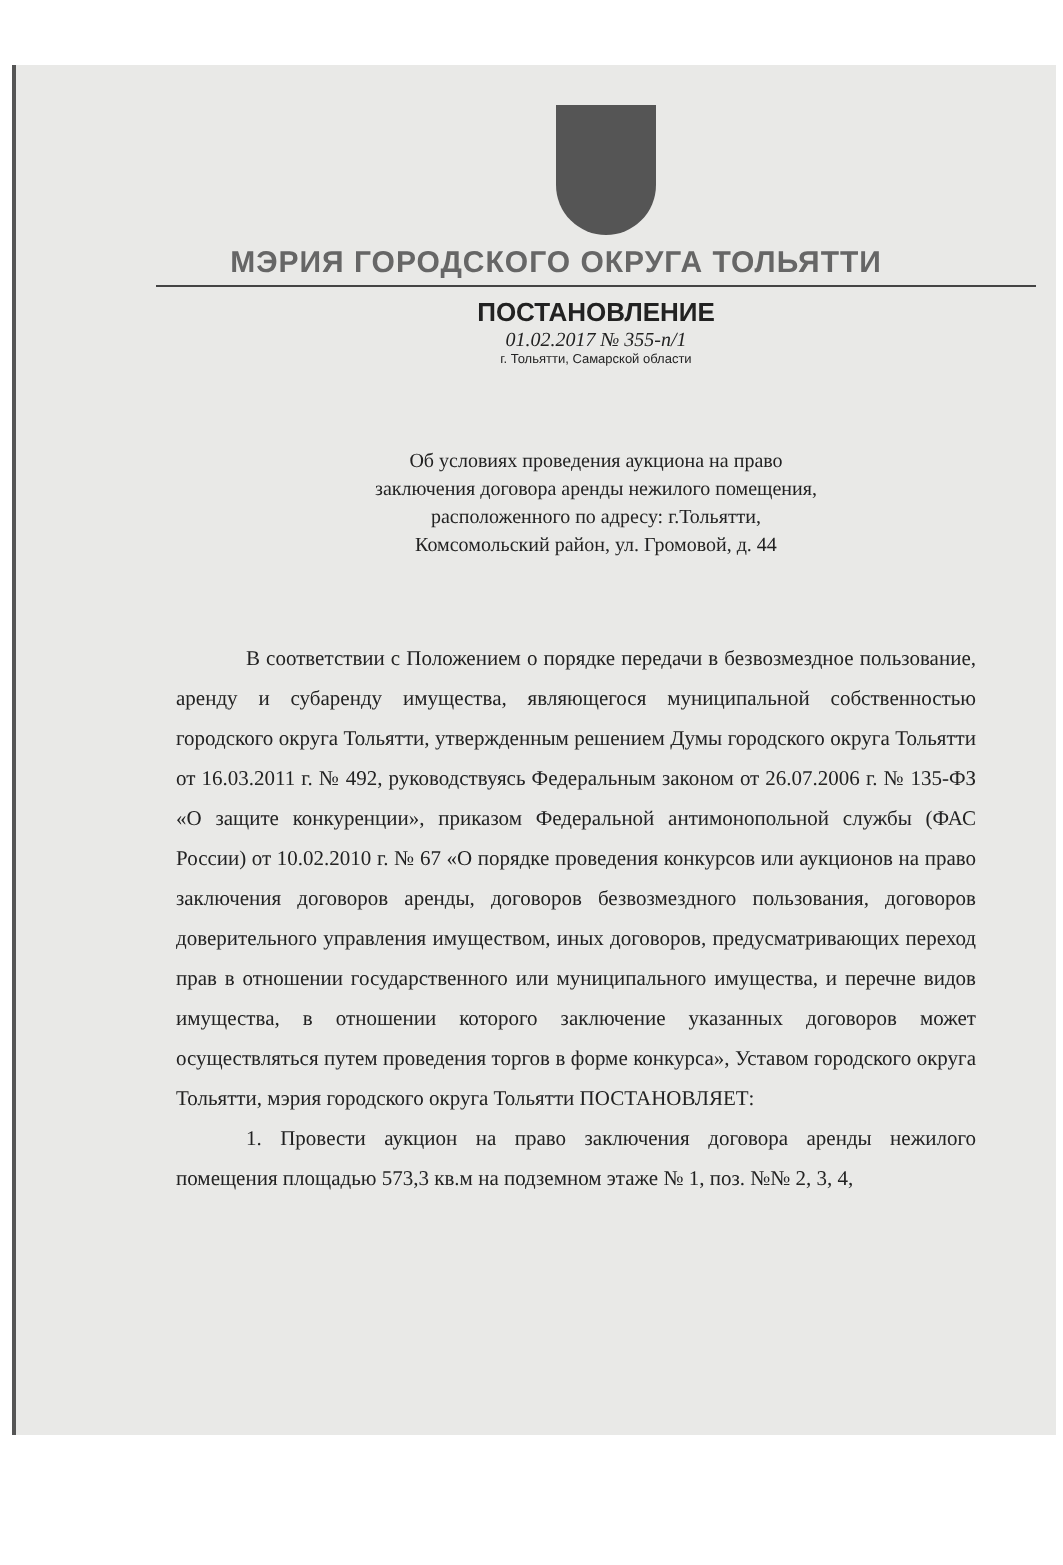МЭРИЯ ГОРОДСКОГО ОКРУГА ТОЛЬЯТТИ
ПОСТАНОВЛЕНИЕ
01.02.2017 № 355-п/1
г. Тольятти, Самарской области
Об условиях проведения аукциона на право
заключения договора аренды нежилого помещения,
расположенного по адресу: г.Тольятти,
Комсомольский район, ул. Громовой, д. 44
В соответствии с Положением о порядке передачи в безвозмездное пользование, аренду и субаренду имущества, являющегося муниципальной собственностью городского округа Тольятти, утвержденным решением Думы городского округа Тольятти от 16.03.2011 г. № 492, руководствуясь Федеральным законом от 26.07.2006 г. № 135-ФЗ «О защите конкуренции», приказом Федеральной антимонопольной службы (ФАС России) от 10.02.2010 г. № 67 «О порядке проведения конкурсов или аукционов на право заключения договоров аренды, договоров безвозмездного пользования, договоров доверительного управления имуществом, иных договоров, предусматривающих переход прав в отношении государственного или муниципального имущества, и перечне видов имущества, в отношении которого заключение указанных договоров может осуществляться путем проведения торгов в форме конкурса», Уставом городского округа Тольятти, мэрия городского округа Тольятти ПОСТАНОВЛЯЕТ:
1. Провести аукцион на право заключения договора аренды нежилого помещения площадью 573,3 кв.м на подземном этаже № 1, поз. №№ 2, 3, 4,